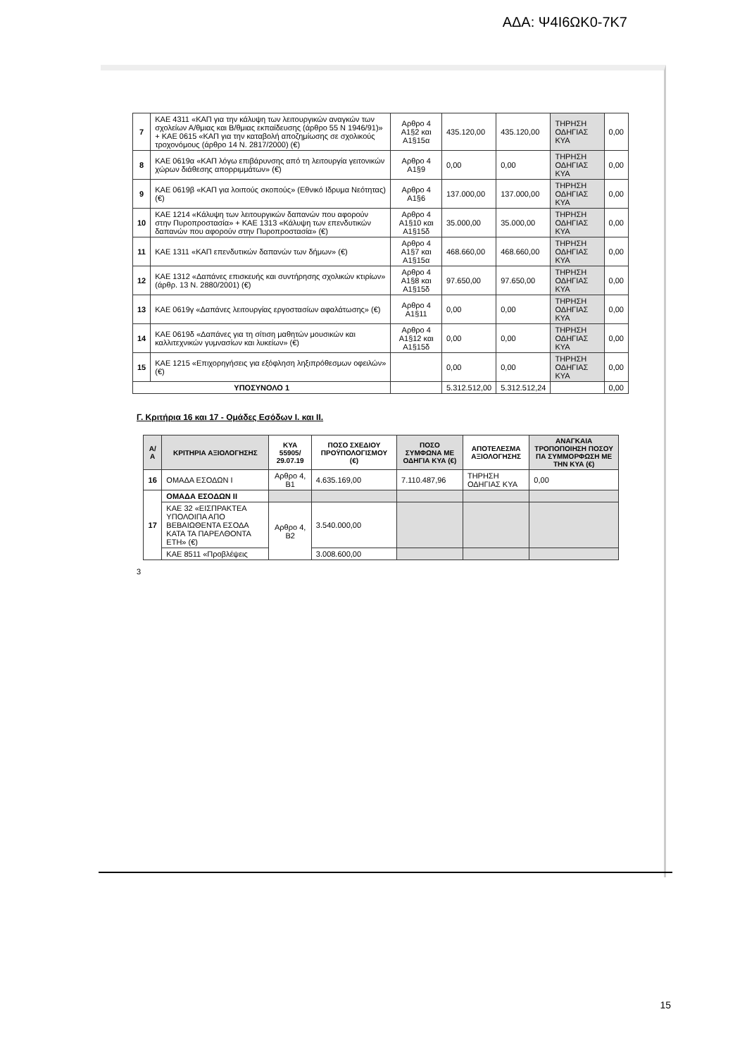ΑΔΑ: Ψ4Ι6ΩΚ0-7Κ7
| 7 | ΚΑΕ 4311 «ΚΑΠ για την κάλυψη των λειτουργικών αναγκών των σχολείων Α/θμιας και Β/θμιας εκπαίδευσης (άρθρο 55 Ν 1946/91)» + ΚΑΕ 0615 «ΚΑΠ για την καταβολή αποζημίωσης σε σχολικούς τροχονόμους (άρθρο 14 Ν. 2817/2000) (€) | Αρθρο 4 Α1§2 και Α1§15α | 435.120,00 | 435.120,00 | ΤΗΡΗΣΗ ΟΔΗΓΙΑΣ ΚΥΑ | 0,00 |
| 8 | ΚΑΕ 0619α «ΚΑΠ λόγω επιβάρυνσης από τη λειτουργία γειτονικών χώρων διάθεσης απορριμμάτων» (€) | Αρθρο 4 Α1§9 | 0,00 | 0,00 | ΤΗΡΗΣΗ ΟΔΗΓΙΑΣ ΚΥΑ | 0,00 |
| 9 | ΚΑΕ 0619β «ΚΑΠ για λοιπούς σκοπούς» (Εθνικό Ιδρυμα Νεότητας) (€) | Αρθρο 4 Α1§6 | 137.000,00 | 137.000,00 | ΤΗΡΗΣΗ ΟΔΗΓΙΑΣ ΚΥΑ | 0,00 |
| 10 | ΚΑΕ 1214 «Κάλυψη των λειτουργικών δαπανών που αφορούν στην Πυροπροστασία» + ΚΑΕ 1313 «Κάλυψη των επενδυτικών δαπανών που αφορούν στην Πυροπροστασία» (€) | Αρθρο 4 Α1§10 και Α1§15δ | 35.000,00 | 35.000,00 | ΤΗΡΗΣΗ ΟΔΗΓΙΑΣ ΚΥΑ | 0,00 |
| 11 | ΚΑΕ 1311 «ΚΑΠ επενδυτικών δαπανών των δήμων» (€) | Αρθρο 4 Α1§7 και Α1§15α | 468.660,00 | 468.660,00 | ΤΗΡΗΣΗ ΟΔΗΓΙΑΣ ΚΥΑ | 0,00 |
| 12 | ΚΑΕ 1312 «Δαπάνες επισκευής και συντήρησης σχολικών κτιρίων» (άρθρ. 13 Ν. 2880/2001) (€) | Αρθρο 4 Α1§8 και Α1§15δ | 97.650,00 | 97.650,00 | ΤΗΡΗΣΗ ΟΔΗΓΙΑΣ ΚΥΑ | 0,00 |
| 13 | ΚΑΕ 0619γ «Δαπάνες λειτουργίας εργοστασίων αφαλάτωσης» (€) | Αρθρο 4 Α1§11 | 0,00 | 0,00 | ΤΗΡΗΣΗ ΟΔΗΓΙΑΣ ΚΥΑ | 0,00 |
| 14 | ΚΑΕ 0619δ «Δαπάνες για τη σίτιση μαθητών μουσικών και καλλιτεχνικών γυμνασίων και λυκείων» (€) | Αρθρο 4 Α1§12 και Α1§15δ | 0,00 | 0,00 | ΤΗΡΗΣΗ ΟΔΗΓΙΑΣ ΚΥΑ | 0,00 |
| 15 | ΚΑΕ 1215 «Επιχορηγήσεις για εξόφληση ληξιπρόθεσμων οφειλών» (€) | | 0,00 | 0,00 | ΤΗΡΗΣΗ ΟΔΗΓΙΑΣ ΚΥΑ | 0,00 |
| ΥΠΟΣΥΝΟΛΟ 1 | | | 5.312.512,00 | 5.312.512,24 | | 0,00 |
Γ. Κριτήρια 16 και 17 - Ομάδες Εσόδων Ι. και ΙΙ.
| Α/ Α | ΚΡΙΤΗΡΙΑ ΑΞΙΟΛΟΓΗΣΗΣ | ΚΥΑ 55905/ 29.07.19 | ΠΟΣΟ ΣΧΕΔΙΟΥ ΠΡΟΫΠΟΛΟΓΙΣΜΟΥ (€) | ΠΟΣΟ ΣΥΜΦΩΝΑ ΜΕ ΟΔΗΓΙΑ ΚΥΑ (€) | ΑΠΟΤΕΛΕΣΜΑ ΑΞΙΟΛΟΓΗΣΗΣ | ΑΝΑΓΚΑΙΑ ΤΡΟΠΟΠΟΙΗΣΗ ΠΟΣΟΥ ΠΑ ΣΥΜΜΟΡΦΩΣΗ ΜΕ ΤΗΝ ΚΥΑ (€) |
| --- | --- | --- | --- | --- | --- | --- |
| 16 | ΟΜΑΔΑ ΕΣΟΔΩΝ Ι | Αρθρο 4, Β1 | 4.635.169,00 | 7.110.487,96 | ΤΗΡΗΣΗ ΟΔΗΓΙΑΣ ΚΥΑ | 0,00 |
| 17 | ΟΜΑΔΑ ΕΣΟΔΩΝ ΙΙ | | | | | |
| | ΚΑΕ 32 «ΕΙΣΠΡΑΚΤΕΑ ΥΠΟΛΟΙΠΑ ΑΠΟ ΒΕΒΑΙΩΘΕΝΤΑ ΕΣΟΔΑ ΚΑΤΑ ΤΑ ΠΑΡΕΛΘΟΝΤΑ ΕΤΗ» (€) | Αρθρο 4, Β2 | 3.540.000,00 | | | |
| | ΚΑΕ 8511 «Προβλέψεις | | 3.008.600,00 | | | |
3
15